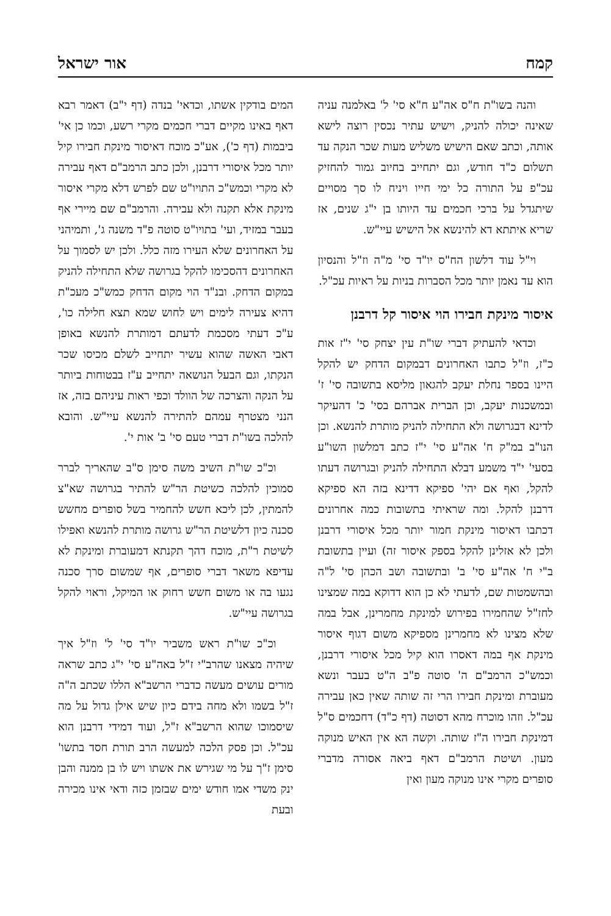קמח אור ישראל
והנה בשו"ת ח"ס אה"ע ח"א סי' ל' באלמנה עניה שאינה יכולה להניק, וישיש עתיר נכסין רוצה לישא אותה, וכתב שאם הישיש משליש מעות שכר הנקה עד תשלום כ"ד חודש, וגם יתחייב בחיוב גמור להחזיק עכ"פ על התורה כל ימי חייו ויניח לו סך מסויים שיתגדל על ברכי חכמים עד היותו בן י"ג שנים, אז שריא איתתא דא להינשא אל הישיש עיי"ש.
וי"ל עוד דלשון הח"ס יו"ד סי' מ"ה וז"ל והנסיון הוא עד נאמן יותר מכל הסברות בניות על ראיות עכ"ל.
איסור מינקת חבירו הוי איסור קל דרבנן
וכדאי להעתיק דברי שו"ת עין יצחק סי' י"ז אות כ"ז, וז"ל כתבו האחרונים דבמקום הדחק יש להקל היינו בספר נחלת יעקב להגאון מליסא בתשובה סי' ז' ובמשכנות יעקב, וכן הברית אברהם בסי' כ' דהעיקר לדינא דבגרושה ולא התחילה להניק מותרת להנשא. וכן הנו"ב במ"ק ח' אה"ע סי' י"ז כתב דמלשון השו"ע בסעי' י"ד משמע דבלא התחילה להניק ובגרושה דעתו להקל, ואף אם יהי' ספיקא דדינא בזה הא ספיקא דרבנן להקל. ומה שראיתי בתשובות כמה אחרונים דכתבו דאיסור מינקת חמור יותר מכל איסורי דרבנן ולכן לא אזלינן להקל בספק איסור זה) ועיין בתשובת ב"י ח' אה"ע סי' ב' ובתשובה ושב הכהן סי' ל"ה ובהשמטות שם, לדעתי לא כן הוא דדוקא במה שמצינו לחז"ל שהחמירו בפירוש למינקת מחמרינן, אבל במה שלא מצינו לא מחמרינן מספיקא משום דגוף איסור מינקת אף במה דאסרו הוא קיל מכל איסורי דרבנן, וכמש"כ הרמב"ם ה' סוטה פ"ב ה"ט בעבר ונשא מעוברת ומינקת חבירו הרי זה שותה שאין כאן עבירה עכ"ל. וזהו מוכרח מהא דסוטה (דף כ"ד) דחכמים ס"ל דמינקת חבירו ה"ז שותה. וקשה הא אין האיש מנוקה מעון. ושיטת הרמב"ם דאף ביאה אסורה מדברי סופרים מקרי אינו מנוקה מעון ואין
המים בודקין אשתו, וכדאי' בנדה (דף י"ב) דאמר רבא דאף באינו מקיים דברי חכמים מקרי רשע, וכמו כן אי' ביבמות (דף כ'), אע"כ מוכח דאיסור מינקת חבירו קיל יותר מכל איסורי דרבנן, ולכן כתב הרמב"ם דאף עבירה לא מקרי וכמש"כ התויו"ט שם לפרש דלא מקרי איסור מינקת אלא תקנה ולא עבירה. והרמב"ם שם מיירי אף בעבר במזיד, ועי' בתויו"ט סוטה פ"ד משנה ג', ותמיהני על האחרונים שלא העירו מזה כלל. ולכן יש לסמוך על האחרונים דהסכימו להקל בגרושה שלא התחילה להניק במקום הדחק. ובנ"ד הוי מקום הדחק כמש"כ מעכ"ת דהיא צעירה לימים ויש לחוש שמא תצא חלילה כו', ע"כ דעתי מסכמת לדעתם דמותרת להנשא באופן דאבי האשה שהוא עשיר יתחייב לשלם מכיסו שכר הנקתו, וגם הבעל הנושאה יתחייב ע"ז בבטוחות ביותר על הנקה והצרכה של הוולד וכפי ראות עיניהם בזה, אז הנני מצטרף עמהם להתירה להנשא עיי"ש. והובא להלכה בשו"ת דברי טעם סי' ב' אות י'.
וכ"כ שו"ת השיב משה סימן ס"ב שהאריך לברר סמוכין להלכה כשיטת הר"ש להתיר בגרושה שא"צ להמתין, לכן ליכא חשש להחמיר בשל סופרים מחשש סכנה כיון דלשיטת הר"ש גרושה מותרת להנשא ואפילו לשיטת ר"ת, מוכח דהך תקנתא דמעוברת ומינקת לא עדיפא משאר דברי סופרים, אף שמשום סרך סכנה נגעו בה או משום חשש רחוק או המיקל, וראוי להקל בגרושה עיי"ש.
וכ"כ שו"ת ראש משביר יו"ד סי' ל' וז"ל איך שיהיה מצאנו שהרב"י ז"ל באה"ע סי' י"ג כתב שראה מורים עושים מעשה כדברי הרשב"א הללו שכתב ה"ה ז"ל בשמו ולא מחה בידם כיון שיש אילן גדול על מה שיסמוכו שהוא הרשב"א ז"ל, ועוד דמידי דרבנן הוא עכ"ל. וכן פסק הלכה למעשה הרב תורת חסד בתשו' סימן ז"ך על מי שגירש את אשתו ויש לו בן ממנה והבן ינק משדי אמו חודש ימים שבזמן כזה ודאי אינו מכירה ובעת